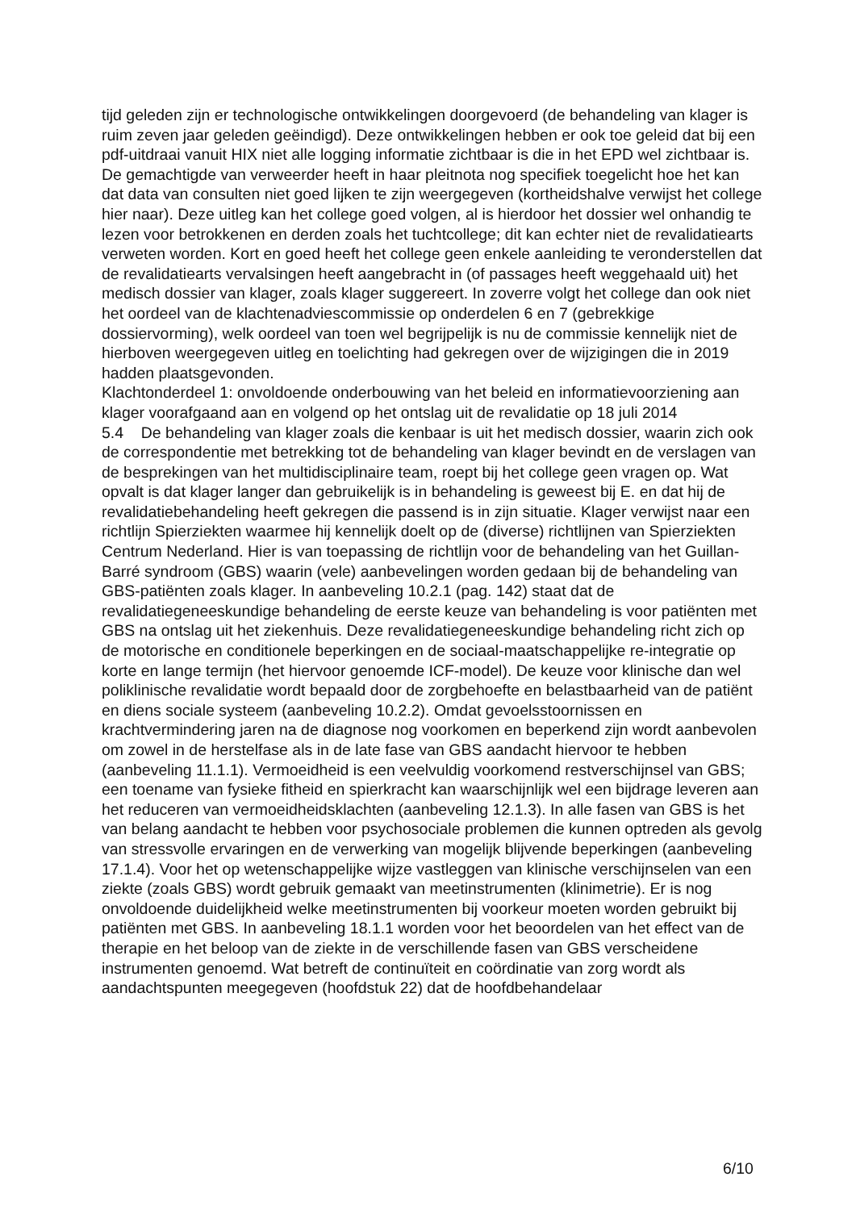tijd geleden zijn er technologische ontwikkelingen doorgevoerd (de behandeling van klager is ruim zeven jaar geleden geëindigd). Deze ontwikkelingen hebben er ook toe geleid dat bij een pdf-uitdraai vanuit HIX niet alle logging informatie zichtbaar is die in het EPD wel zichtbaar is. De gemachtigde van verweerder heeft in haar pleitnota nog specifiek toegelicht hoe het kan dat data van consulten niet goed lijken te zijn weergegeven (kortheidshalve verwijst het college hier naar). Deze uitleg kan het college goed volgen, al is hierdoor het dossier wel onhandig te lezen voor betrokkenen en derden zoals het tuchtcollege; dit kan echter niet de revalidatiearts verweten worden. Kort en goed heeft het college geen enkele aanleiding te veronderstellen dat de revalidatiearts vervalsingen heeft aangebracht in (of passages heeft weggehaald uit) het medisch dossier van klager, zoals klager suggereert. In zoverre volgt het college dan ook niet het oordeel van de klachtenadviescommissie op onderdelen 6 en 7 (gebrekkige dossiervorming), welk oordeel van toen wel begrijpelijk is nu de commissie kennelijk niet de hierboven weergegeven uitleg en toelichting had gekregen over de wijzigingen die in 2019 hadden plaatsgevonden.
Klachtonderdeel 1: onvoldoende onderbouwing van het beleid en informatievoorziening aan klager voorafgaand aan en volgend op het ontslag uit de revalidatie op 18 juli 2014
5.4 De behandeling van klager zoals die kenbaar is uit het medisch dossier, waarin zich ook de correspondentie met betrekking tot de behandeling van klager bevindt en de verslagen van de besprekingen van het multidisciplinaire team, roept bij het college geen vragen op. Wat opvalt is dat klager langer dan gebruikelijk is in behandeling is geweest bij E. en dat hij de revalidatiebehandeling heeft gekregen die passend is in zijn situatie. Klager verwijst naar een richtlijn Spierziekten waarmee hij kennelijk doelt op de (diverse) richtlijnen van Spierziekten Centrum Nederland. Hier is van toepassing de richtlijn voor de behandeling van het Guillan-Barré syndroom (GBS) waarin (vele) aanbevelingen worden gedaan bij de behandeling van GBS-patiënten zoals klager. In aanbeveling 10.2.1 (pag. 142) staat dat de revalidatiegeneeskundige behandeling de eerste keuze van behandeling is voor patiënten met GBS na ontslag uit het ziekenhuis. Deze revalidatiegeneeskundige behandeling richt zich op de motorische en conditionele beperkingen en de sociaal-maatschappelijke re-integratie op korte en lange termijn (het hiervoor genoemde ICF-model). De keuze voor klinische dan wel poliklinische revalidatie wordt bepaald door de zorgbehoefte en belastbaarheid van de patiënt en diens sociale systeem (aanbeveling 10.2.2). Omdat gevoelsstoornissen en krachtvermindering jaren na de diagnose nog voorkomen en beperkend zijn wordt aanbevolen om zowel in de herstelfase als in de late fase van GBS aandacht hiervoor te hebben (aanbeveling 11.1.1). Vermoeidheid is een veelvuldig voorkomend restverschijnsel van GBS; een toename van fysieke fitheid en spierkracht kan waarschijnlijk wel een bijdrage leveren aan het reduceren van vermoeidheidsklachten (aanbeveling 12.1.3). In alle fasen van GBS is het van belang aandacht te hebben voor psychosociale problemen die kunnen optreden als gevolg van stressvolle ervaringen en de verwerking van mogelijk blijvende beperkingen (aanbeveling 17.1.4). Voor het op wetenschappelijke wijze vastleggen van klinische verschijnselen van een ziekte (zoals GBS) wordt gebruik gemaakt van meetinstrumenten (klinimetrie). Er is nog onvoldoende duidelijkheid welke meetinstrumenten bij voorkeur moeten worden gebruikt bij patiënten met GBS. In aanbeveling 18.1.1 worden voor het beoordelen van het effect van de therapie en het beloop van de ziekte in de verschillende fasen van GBS verscheidene instrumenten genoemd. Wat betreft de continuïteit en coördinatie van zorg wordt als aandachtspunten meegegeven (hoofdstuk 22) dat de hoofdbehandelaar
6/10